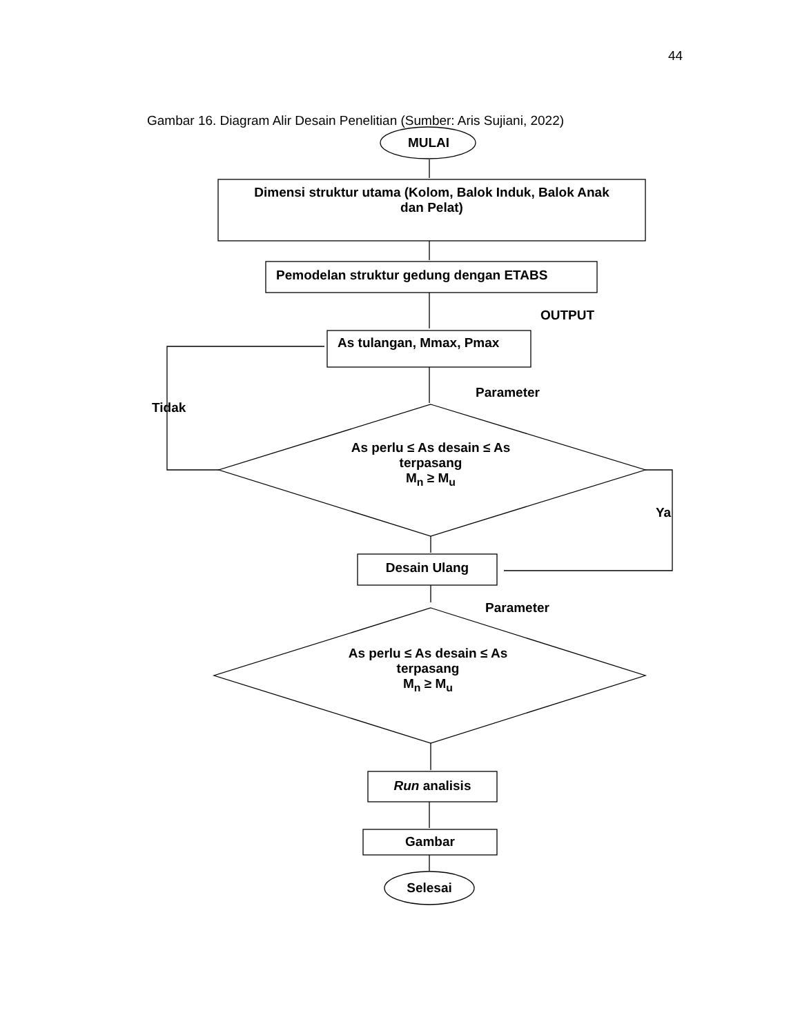44
Gambar 16. Diagram Alir Desain Penelitian (Sumber: Aris Sujiani, 2022)
MULAI
Dimensi struktur utama (Kolom, Balok Induk, Balok Anak
dan Pelat)
Pemodelan struktur gedung dengan ETABS
OUTPUT
As tulangan, Mmax, Pmax
Parameter
Tidak
As perlu ≤ As desain ≤ As
terpasang
M<sub>n</sub> ≥ M<sub>u</sub>
Ya
Desain Ulang
Parameter
As perlu ≤ As desain ≤ As
terpasang
M<sub>n</sub> ≥ M<sub>u</sub>
Run analisis
Gambar
Selesai